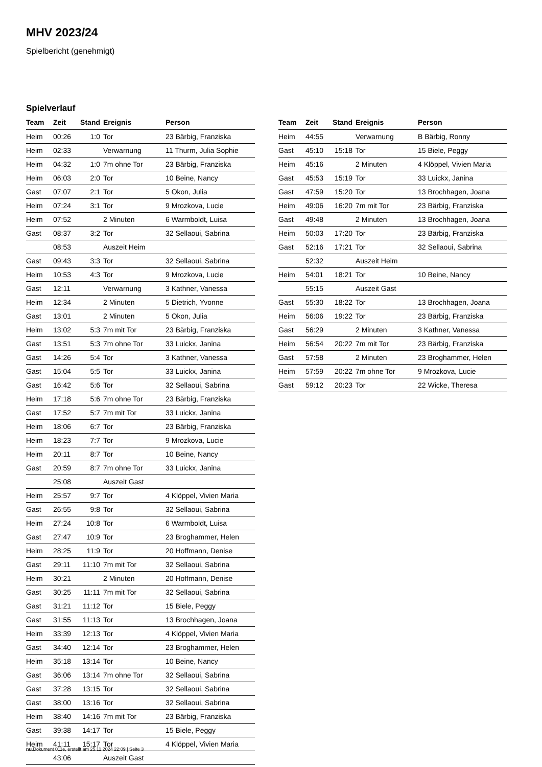MHV 2023/24
Spielbericht (genehmigt)
Spielverlauf
| Team | Zeit | Stand | Ereignis | Person |
| --- | --- | --- | --- | --- |
| Heim | 00:26 | 1:0 | Tor | 23 Bärbig, Franziska |
| Heim | 02:33 | | Verwarnung | 11 Thurm, Julia Sophie |
| Heim | 04:32 | 1:0 | 7m ohne Tor | 23 Bärbig, Franziska |
| Heim | 06:03 | 2:0 | Tor | 10 Beine, Nancy |
| Gast | 07:07 | 2:1 | Tor | 5 Okon, Julia |
| Heim | 07:24 | 3:1 | Tor | 9 Mrozkova, Lucie |
| Heim | 07:52 | | 2 Minuten | 6 Warmboldt, Luisa |
| Gast | 08:37 | 3:2 | Tor | 32 Sellaoui, Sabrina |
| | 08:53 | | Auszeit Heim | |
| Gast | 09:43 | 3:3 | Tor | 32 Sellaoui, Sabrina |
| Heim | 10:53 | 4:3 | Tor | 9 Mrozkova, Lucie |
| Gast | 12:11 | | Verwarnung | 3 Kathner, Vanessa |
| Heim | 12:34 | | 2 Minuten | 5 Dietrich, Yvonne |
| Gast | 13:01 | | 2 Minuten | 5 Okon, Julia |
| Heim | 13:02 | 5:3 | 7m mit Tor | 23 Bärbig, Franziska |
| Gast | 13:51 | 5:3 | 7m ohne Tor | 33 Luickx, Janina |
| Gast | 14:26 | 5:4 | Tor | 3 Kathner, Vanessa |
| Gast | 15:04 | 5:5 | Tor | 33 Luickx, Janina |
| Gast | 16:42 | 5:6 | Tor | 32 Sellaoui, Sabrina |
| Heim | 17:18 | 5:6 | 7m ohne Tor | 23 Bärbig, Franziska |
| Gast | 17:52 | 5:7 | 7m mit Tor | 33 Luickx, Janina |
| Heim | 18:06 | 6:7 | Tor | 23 Bärbig, Franziska |
| Heim | 18:23 | 7:7 | Tor | 9 Mrozkova, Lucie |
| Heim | 20:11 | 8:7 | Tor | 10 Beine, Nancy |
| Gast | 20:59 | 8:7 | 7m ohne Tor | 33 Luickx, Janina |
| | 25:08 | | Auszeit Gast | |
| Heim | 25:57 | 9:7 | Tor | 4 Klöppel, Vivien Maria |
| Gast | 26:55 | 9:8 | Tor | 32 Sellaoui, Sabrina |
| Heim | 27:24 | 10:8 | Tor | 6 Warmboldt, Luisa |
| Gast | 27:47 | 10:9 | Tor | 23 Broghammer, Helen |
| Heim | 28:25 | 11:9 | Tor | 20 Hoffmann, Denise |
| Gast | 29:11 | 11:10 | 7m mit Tor | 32 Sellaoui, Sabrina |
| Heim | 30:21 | | 2 Minuten | 20 Hoffmann, Denise |
| Gast | 30:25 | 11:11 | 7m mit Tor | 32 Sellaoui, Sabrina |
| Gast | 31:21 | 11:12 | Tor | 15 Biele, Peggy |
| Gast | 31:55 | 11:13 | Tor | 13 Brochhagen, Joana |
| Heim | 33:39 | 12:13 | Tor | 4 Klöppel, Vivien Maria |
| Gast | 34:40 | 12:14 | Tor | 23 Broghammer, Helen |
| Heim | 35:18 | 13:14 | Tor | 10 Beine, Nancy |
| Gast | 36:06 | 13:14 | 7m ohne Tor | 32 Sellaoui, Sabrina |
| Gast | 37:28 | 13:15 | Tor | 32 Sellaoui, Sabrina |
| Gast | 38:00 | 13:16 | Tor | 32 Sellaoui, Sabrina |
| Heim | 38:40 | 14:16 | 7m mit Tor | 23 Bärbig, Franziska |
| Gast | 39:38 | 14:17 | Tor | 15 Biele, Peggy |
| Heim | 41:11 | 15:17 | Tor | 4 Klöppel, Vivien Maria |
| | 43:06 | | Auszeit Gast | |
| Team | Zeit | Stand | Ereignis | Person |
| --- | --- | --- | --- | --- |
| Heim | 44:55 | | Verwarnung | B Bärbig, Ronny |
| Gast | 45:10 | 15:18 | Tor | 15 Biele, Peggy |
| Heim | 45:16 | | 2 Minuten | 4 Klöppel, Vivien Maria |
| Gast | 45:53 | 15:19 | Tor | 33 Luickx, Janina |
| Gast | 47:59 | 15:20 | Tor | 13 Brochhagen, Joana |
| Heim | 49:06 | 16:20 | 7m mit Tor | 23 Bärbig, Franziska |
| Gast | 49:48 | | 2 Minuten | 13 Brochhagen, Joana |
| Heim | 50:03 | 17:20 | Tor | 23 Bärbig, Franziska |
| Gast | 52:16 | 17:21 | Tor | 32 Sellaoui, Sabrina |
| | 52:32 | | Auszeit Heim | |
| Heim | 54:01 | 18:21 | Tor | 10 Beine, Nancy |
| | 55:15 | | Auszeit Gast | |
| Gast | 55:30 | 18:22 | Tor | 13 Brochhagen, Joana |
| Heim | 56:06 | 19:22 | Tor | 23 Bärbig, Franziska |
| Gast | 56:29 | | 2 Minuten | 3 Kathner, Vanessa |
| Heim | 56:54 | 20:22 | 7m mit Tor | 23 Bärbig, Franziska |
| Gast | 57:58 | | 2 Minuten | 23 Broghammer, Helen |
| Heim | 57:59 | 20:22 | 7m ohne Tor | 9 Mrozkova, Lucie |
| Gast | 59:12 | 20:23 | Tor | 22 Wicke, Theresa |
nu.Dokument 011e, erstellt am 25.11.2024 22:09 | Seite 3